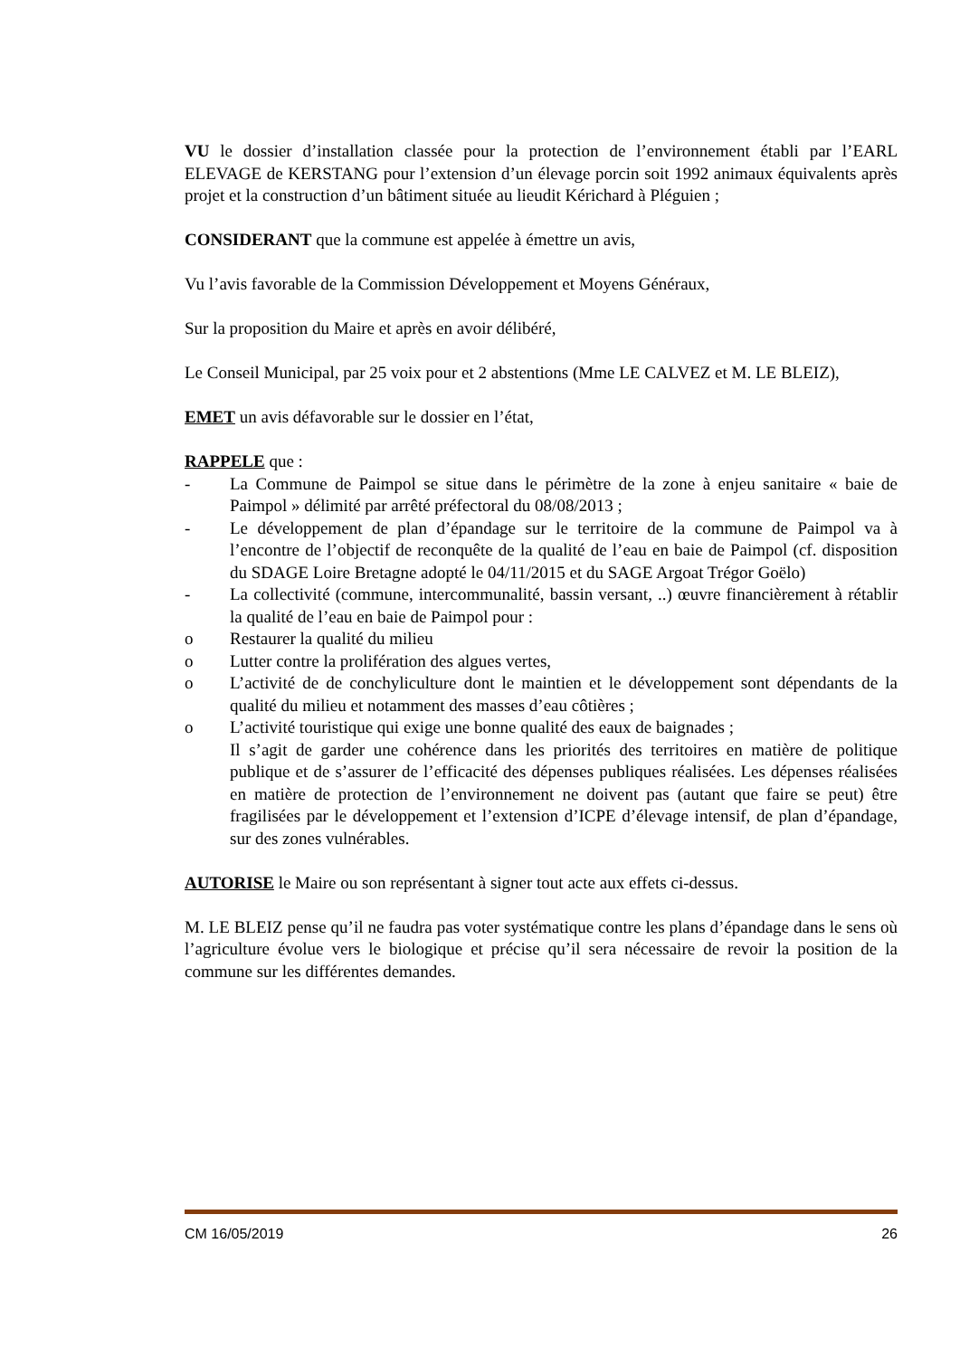VU le dossier d’installation classée pour la protection de l’environnement établi par l’EARL ELEVAGE de KERSTANG pour l’extension d’un élevage porcin soit 1992 animaux équivalents après projet et la construction d’un bâtiment située au lieudit Kérichard à Pléguien ;
CONSIDERANT que la commune est appelée à émettre un avis,
Vu l’avis favorable de la Commission Développement et Moyens Généraux,
Sur la proposition du Maire et après en avoir délibéré,
Le Conseil Municipal, par 25 voix pour et 2 abstentions (Mme LE CALVEZ et M. LE BLEIZ),
EMET un avis défavorable sur le dossier en l’état,
RAPPELE que :
- La Commune de Paimpol se situe dans le périmètre de la zone à enjeu sanitaire « baie de Paimpol » délimité par arrêté préfectoral du 08/08/2013 ;
- Le développement de plan d’épandage sur le territoire de la commune de Paimpol va à l’encontre de l’objectif de reconquête de la qualité de l’eau en baie de Paimpol (cf. disposition du SDAGE Loire Bretagne adopté le 04/11/2015 et du SAGE Argoat Trégor Goëlo)
- La collectivité (commune, intercommunalité, bassin versant, ..) œuvre financièrement à rétablir la qualité de l’eau en baie de Paimpol pour :
o Restaurer la qualité du milieu
o Lutter contre la prolifération des algues vertes,
o L’activité de de conchyliculture dont le maintien et le développement sont dépendants de la qualité du milieu et notamment des masses d’eau côtières ;
o L’activité touristique qui exige une bonne qualité des eaux de baignades ;
Il s’agit de garder une cohérence dans les priorités des territoires en matière de politique publique et de s’assurer de l’efficacité des dépenses publiques réalisées. Les dépenses réalisées en matière de protection de l’environnement ne doivent pas (autant que faire se peut) être fragilisées par le développement et l’extension d’ICPE d’élevage intensif, de plan d’épandage, sur des zones vulnérables.
AUTORISE le Maire ou son représentant à signer tout acte aux effets ci-dessus.
M. LE BLEIZ pense qu’il ne faudra pas voter systématique contre les plans d’épandage dans le sens où l’agriculture évolue vers le biologique et précise qu’il sera nécessaire de revoir la position de la commune sur les différentes demandes.
CM 16/05/2019 26